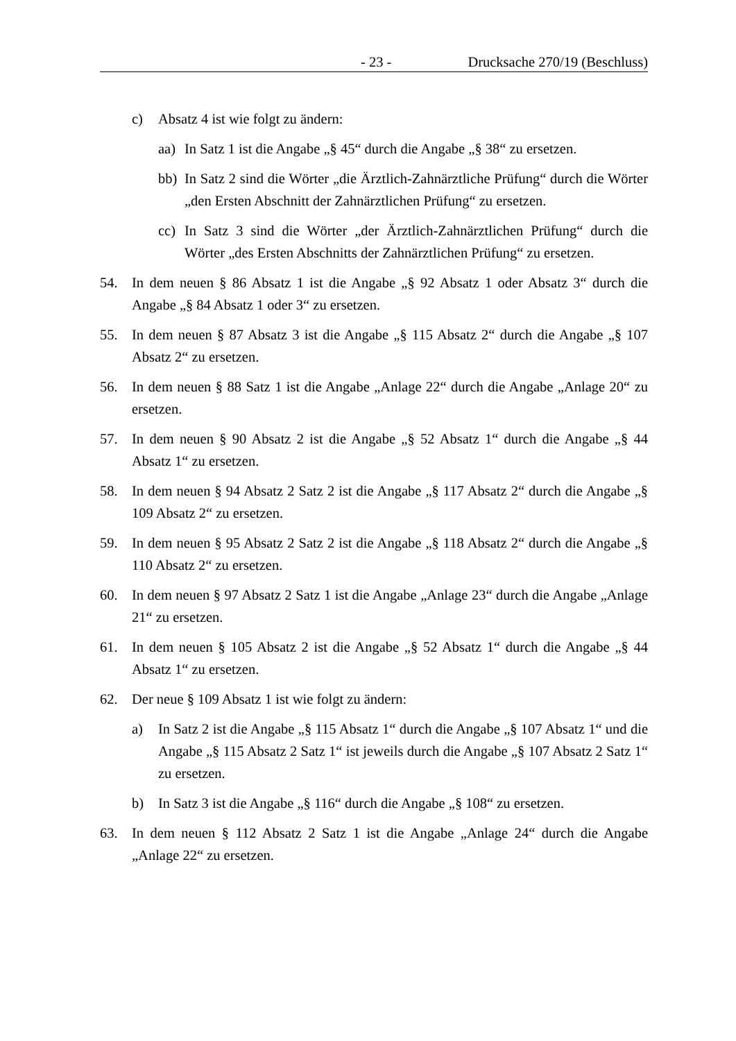- 23 - Drucksache 270/19 (Beschluss)
c) Absatz 4 ist wie folgt zu ändern:
aa) In Satz 1 ist die Angabe „§ 45“ durch die Angabe „§ 38“ zu ersetzen.
bb) In Satz 2 sind die Wörter „die Ärztlich-Zahnärztliche Prüfung“ durch die Wörter „den Ersten Abschnitt der Zahnärztlichen Prüfung“ zu ersetzen.
cc) In Satz 3 sind die Wörter „der Ärztlich-Zahnärztlichen Prüfung“ durch die Wörter „des Ersten Abschnitts der Zahnärztlichen Prüfung“ zu ersetzen.
54. In dem neuen § 86 Absatz 1 ist die Angabe „§ 92 Absatz 1 oder Absatz 3“ durch die Angabe „§ 84 Absatz 1 oder 3“ zu ersetzen.
55. In dem neuen § 87 Absatz 3 ist die Angabe „§ 115 Absatz 2“ durch die Angabe „§ 107 Absatz 2“ zu ersetzen.
56. In dem neuen § 88 Satz 1 ist die Angabe „Anlage 22“ durch die Angabe „Anlage 20“ zu ersetzen.
57. In dem neuen § 90 Absatz 2 ist die Angabe „§ 52 Absatz 1“ durch die Angabe „§ 44 Absatz 1“ zu ersetzen.
58. In dem neuen § 94 Absatz 2 Satz 2 ist die Angabe „§ 117 Absatz 2“ durch die Angabe „§ 109 Absatz 2“ zu ersetzen.
59. In dem neuen § 95 Absatz 2 Satz 2 ist die Angabe „§ 118 Absatz 2“ durch die Angabe „§ 110 Absatz 2“ zu ersetzen.
60. In dem neuen § 97 Absatz 2 Satz 1 ist die Angabe „Anlage 23“ durch die Angabe „Anlage 21“ zu ersetzen.
61. In dem neuen § 105 Absatz 2 ist die Angabe „§ 52 Absatz 1“ durch die Angabe „§ 44 Absatz 1“ zu ersetzen.
62. Der neue § 109 Absatz 1 ist wie folgt zu ändern:
a) In Satz 2 ist die Angabe „§ 115 Absatz 1“ durch die Angabe „§ 107 Absatz 1“ und die Angabe „§ 115 Absatz 2 Satz 1“ ist jeweils durch die Angabe „§ 107 Absatz 2 Satz 1“ zu ersetzen.
b) In Satz 3 ist die Angabe „§ 116“ durch die Angabe „§ 108“ zu ersetzen.
63. In dem neuen § 112 Absatz 2 Satz 1 ist die Angabe „Anlage 24“ durch die Angabe „Anlage 22“ zu ersetzen.